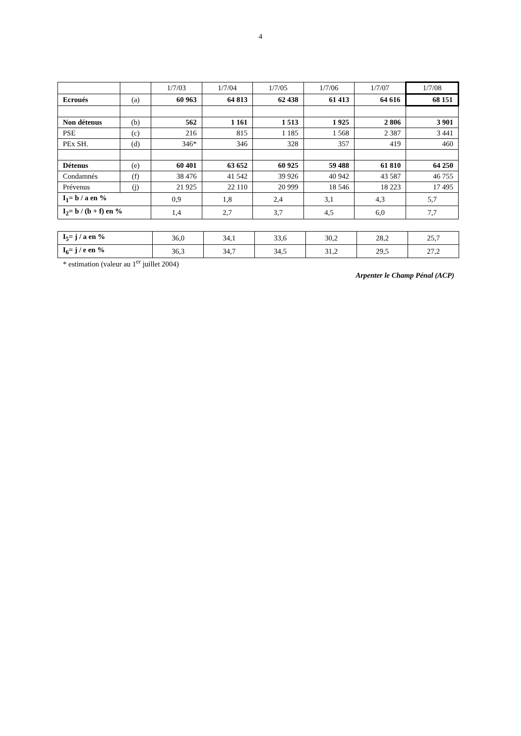4
| | | 1/7/03 | 1/7/04 | 1/7/05 | 1/7/06 | 1/7/07 | 1/7/08 |
| Ecroués | (a) | 60 963 | 64 813 | 62 438 | 61 413 | 64 616 | 68 151 |
| Non détenus | (b) | 562 | 1 161 | 1 513 | 1 925 | 2 806 | 3 901 |
| PSE | (c) | 216 | 815 | 1 185 | 1 568 | 2 387 | 3 441 |
| PEx SH. | (d) | 346* | 346 | 328 | 357 | 419 | 460 |
| Détenus | (e) | 60 401 | 63 652 | 60 925 | 59 488 | 61 810 | 64 250 |
| Condamnés | (f) | 38 476 | 41 542 | 39 926 | 40 942 | 43 587 | 46 755 |
| Prévenus | (j) | 21 925 | 22 110 | 20 999 | 18 546 | 18 223 | 17 495 |
| I<sub>1</sub>= b / a en % | | 0,9 | 1,8 | 2,4 | 3,1 | 4,3 | 5,7 |
| I<sub>2</sub>= b / (b + f) en % | | 1,4 | 2,7 | 3,7 | 4,5 | 6,0 | 7,7 |
| I<sub>5</sub>= j / a en % | 36,0 | 34,1 | 33,6 | 30,2 | 28,2 | 25,7 |
| I<sub>6</sub>= j / e en % | 36,3 | 34,7 | 34,5 | 31,2 | 29,5 | 27,2 |
* estimation (valeur au 1<sup>er</sup> juillet 2004)
Arpenter le Champ Pénal (ACP)